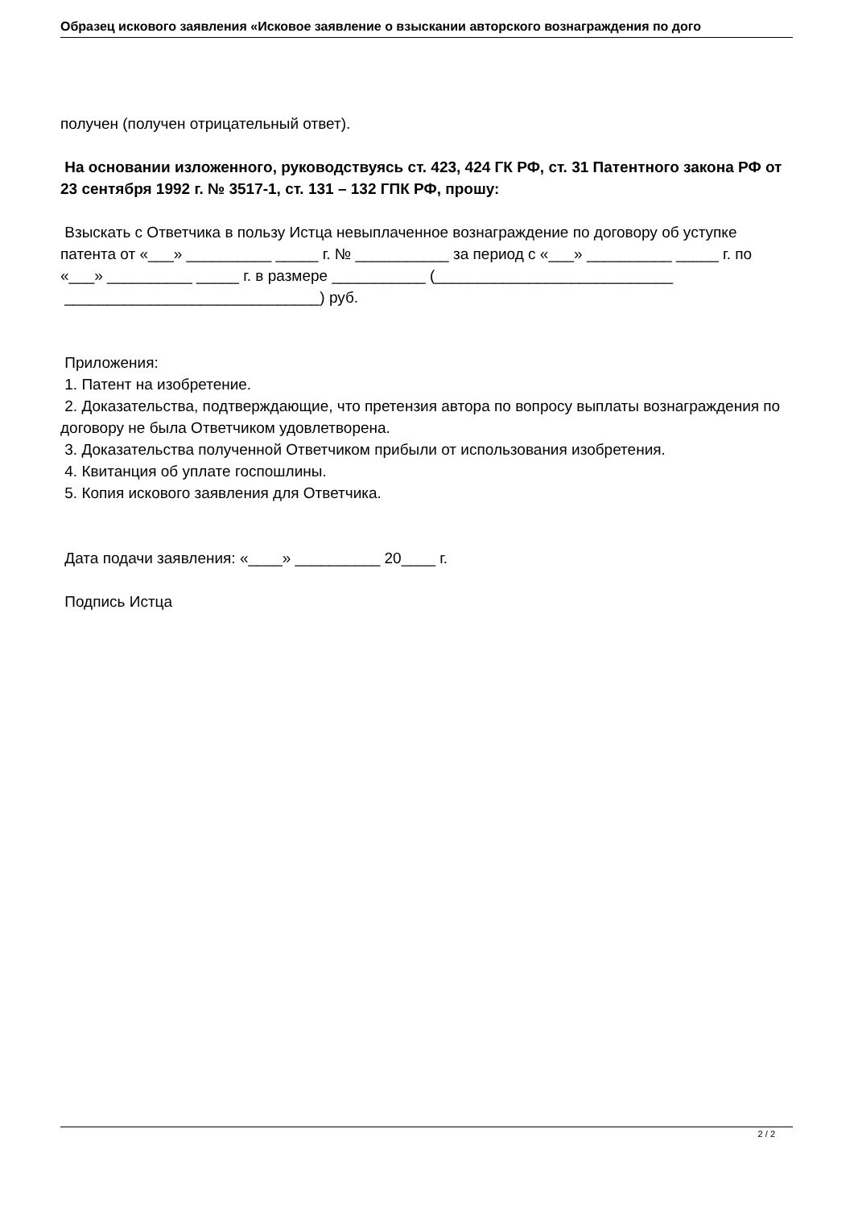Образец искового заявления «Исковое заявление о взыскании авторского вознаграждения по дого
получен (получен отрицательный ответ).
На основании изложенного, руководствуясь ст. 423, 424 ГК РФ, ст. 31 Патентного закона РФ от 23 сентября 1992 г. № 3517-1, ст. 131 – 132 ГПК РФ, прошу:
Взыскать с Ответчика в пользу Истца невыплаченное вознаграждение по договору об уступке патента от «___» __________ _____ г. № ___________ за период с «___» __________ _____ г. по «___» __________ _____ г. в размере ___________ (____________________________
______________________________) руб.
Приложения:
1. Патент на изобретение.
2. Доказательства, подтверждающие, что претензия автора по вопросу выплаты вознаграждения по договору не была Ответчиком удовлетворена.
3. Доказательства полученной Ответчиком прибыли от использования изобретения.
4. Квитанция об уплате госпошлины.
5. Копия искового заявления для Ответчика.
Дата подачи заявления: «____» __________ 20____ г.
Подпись Истца
2 / 2